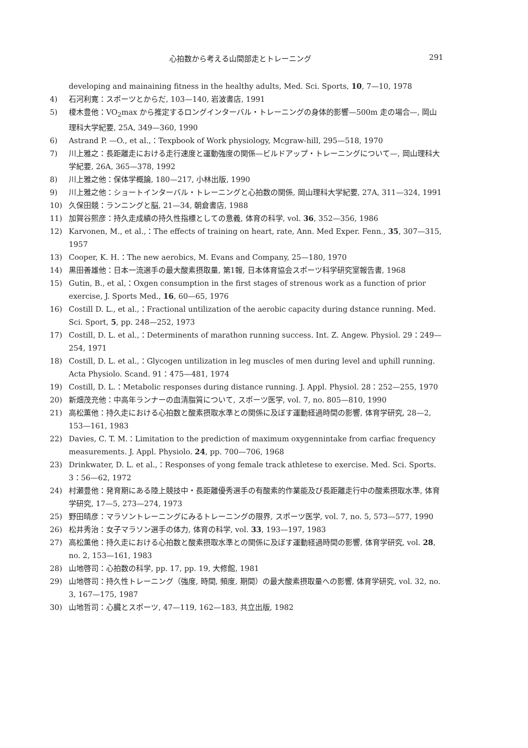心拍数から考える山間部走とトレーニング 291
developing and mainaining fitness in the healthy adults, Med. Sci. Sports, 10, 7—10, 1978
4) 石河利寛：スポーツとからだ, 103—140, 岩波書店, 1991
5) 榎木豊他：VO<sub>2</sub>max から推定するロングインターバル・トレーニングの身体的影響—500m 走の場合—, 岡山理科大学紀要, 25A, 349—360, 1990
6) Astrand P. —O., et al.,：Texpbook of Work physiology, Mcgraw-hill, 295—518, 1970
7) 川上雅之：長距離走における走行速度と運動強度の関係—ビルドアップ・トレーニングについて—, 岡山理科大学紀要, 26A, 365—378, 1992
8) 川上雅之他：保体学概論, 180—217, 小林出版, 1990
9) 川上雅之他：ショートインターバル・トレーニングと心拍数の関係, 岡山理科大学紀要, 27A, 311—324, 1991
10) 久保田競：ランニングと脳, 21—34, 朝倉書店, 1988
11) 加賀谷熙彦：持久走成績の持久性指標としての意義, 体育の科学, vol. 36, 352—356, 1986
12) Karvonen, M., et al.,：The effects of training on heart, rate, Ann. Med Exper. Fenn., 35, 307—315, 1957
13) Cooper, K. H.：The new aerobics, M. Evans and Company, 25—180, 1970
14) 黒田善雄他：日本一流選手の最大酸素摂取量, 第1報, 日本体育協会スポーツ科学研究室報告書, 1968
15) Gutin, B., et al,：Oxgen consumption in the first stages of strenous work as a function of prior exercise, J. Sports Med., 16, 60—65, 1976
16) Costill D. L., et al.,：Fractional untilization of the aerobic capacity during dstance running. Med. Sci. Sport, 5, pp. 248—252, 1973
17) Costill, D. L. et al.,：Determinents of marathon running success. Int. Z. Angew. Physiol. 29：249—254, 1971
18) Costill, D. L. et al.,：Glycogen untilization in leg muscles of men during level and uphill running. Acta Physiolo. Scand. 91：475—481, 1974
19) Costill, D. L.：Metabolic responses during distance running. J. Appl. Physiol. 28：252—255, 1970
20) 新畑茂充他：中高年ランナーの血清脂質について, スポーツ医学, vol. 7, no. 805—810, 1990
21) 高松薫他：持久走における心拍数と酸素摂取水準との関係に及ぼす運動経過時間の影響, 体育学研究, 28—2, 153—161, 1983
22) Davies, C. T. M.：Limitation to the prediction of maximum oxygennintake from carfiac frequency measurements. J. Appl. Physiolo. 24, pp. 700—706, 1968
23) Drinkwater, D. L. et al.,：Responses of yong female track athletese to exercise. Med. Sci. Sports. 3：56—62, 1972
24) 村瀬豊他：発育期にある陸上競技中・長距離優秀選手の有酸素的作業能及び長距離走行中の酸素摂取水準, 体育学研究, 17—5, 273—274, 1973
25) 野田晴彦：マラソントレーニングにみるトレーニングの限界, スポーツ医学, vol. 7, no. 5, 573—577, 1990
26) 松井秀治：女子マラソン選手の体力, 体育の科学, vol. 33, 193—197, 1983
27) 高松薫他：持久走における心拍数と酸素摂取水準との関係に及ぼす運動経過時間の影響, 体育学研究, vol. 28, no. 2, 153—161, 1983
28) 山地啓司：心拍数の科学, pp. 17, pp. 19, 大修館, 1981
29) 山地啓司：持久性トレーニング（強度, 時間, 頻度, 期間）の最大酸素摂取量への影響, 体育学研究, vol. 32, no. 3, 167—175, 1987
30) 山地哲司：心臓とスポーツ, 47—119, 162—183, 共立出版, 1982